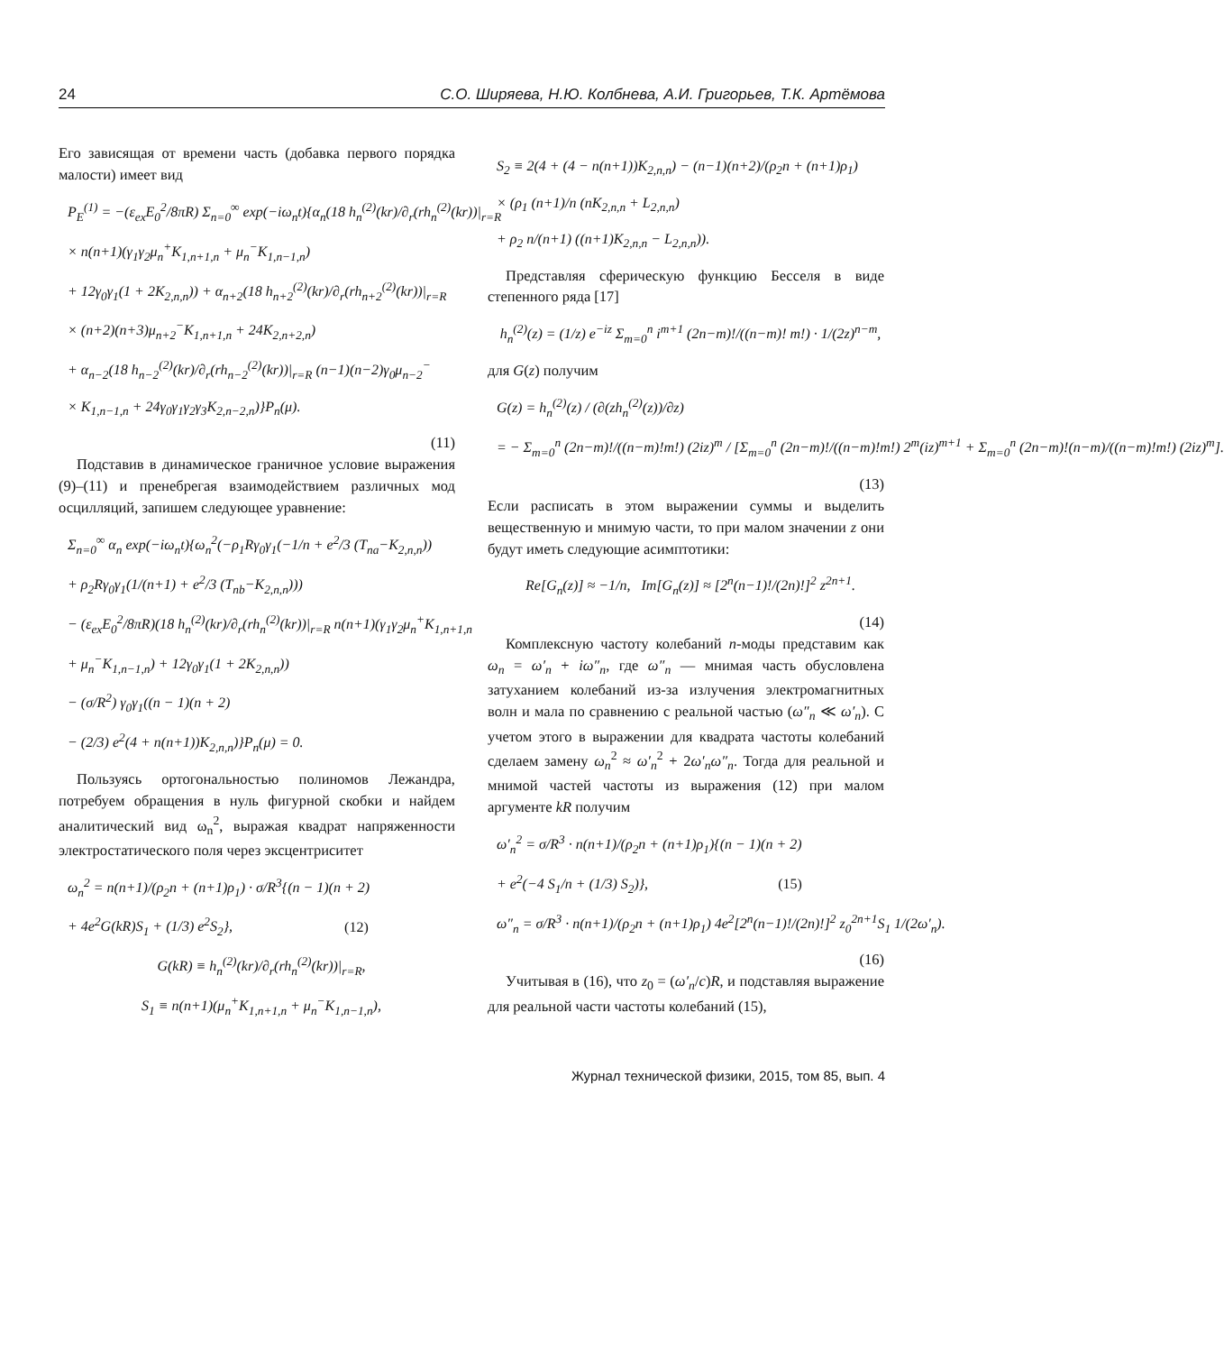24 С.О. Ширяева, Н.Ю. Колбнева, А.И. Григорьев, Т.К. Артёмова
Его зависящая от времени часть (добавка первого порядка малости) имеет вид
P<sub>E</sub><sup>(1)</sup> = −(ε<sub>ex</sub>E<sub>0</sub><sup>2</sup>/8πR) Σ<sub>n=0</sub><sup>∞</sup> exp(−iω<sub>n</sub>t){α<sub>n</sub>(18 h<sub>n</sub><sup>(2)</sup>(kr)/∂<sub>r</sub>(rh<sub>n</sub><sup>(2)</sup>(kr))|<sub>r=R</sub>
× n(n+1)(γ<sub>1</sub>γ<sub>2</sub>μ<sub>n</sub><sup>+</sup>K<sub>1,n+1,n</sub> + μ<sub>n</sub><sup>−</sup>K<sub>1,n−1,n</sub>)
+ 12γ<sub>0</sub>γ<sub>1</sub>(1 + 2K<sub>2,n,n</sub>)) + α<sub>n+2</sub>(18 h<sub>n+2</sub><sup>(2)</sup>(kr)/∂<sub>r</sub>(rh<sub>n+2</sub><sup>(2)</sup>(kr))|<sub>r=R</sub>
× (n+2)(n+3)μ<sub>n+2</sub><sup>−</sup>K<sub>1,n+1,n</sub> + 24K<sub>2,n+2,n</sub>)
+ α<sub>n−2</sub>(18 h<sub>n−2</sub><sup>(2)</sup>(kr)/∂<sub>r</sub>(rh<sub>n−2</sub><sup>(2)</sup>(kr))|<sub>r=R</sub> (n−1)(n−2)γ<sub>0</sub>μ<sub>n−2</sub><sup>−</sup>
× K<sub>1,n−1,n</sub> + 24γ<sub>0</sub>γ<sub>1</sub>γ<sub>2</sub>γ<sub>3</sub>K<sub>2,n−2,n</sub>)}P<sub>n</sub>(μ).
(11)
Подставив в динамическое граничное условие выражения (9)–(11) и пренебрегая взаимодействием различных мод осцилляций, запишем следующее уравнение:
Σ<sub>n=0</sub><sup>∞</sup> α<sub>n</sub> exp(−iω<sub>n</sub>t){ω<sub>n</sub><sup>2</sup>(−ρ<sub>1</sub>Rγ<sub>0</sub>γ<sub>1</sub>(−1/n + e<sup>2</sup>/3 (T<sub>na</sub>−K<sub>2,n,n</sub>))
+ ρ<sub>2</sub>Rγ<sub>0</sub>γ<sub>1</sub>(1/(n+1) + e<sup>2</sup>/3 (T<sub>nb</sub>−K<sub>2,n,n</sub>)))
− (ε<sub>ex</sub>E<sub>0</sub><sup>2</sup>/8πR)(18 h<sub>n</sub><sup>(2)</sup>(kr)/∂<sub>r</sub>(rh<sub>n</sub><sup>(2)</sup>(kr))|<sub>r=R</sub> n(n+1)(γ<sub>1</sub>γ<sub>2</sub>μ<sub>n</sub><sup>+</sup>K<sub>1,n+1,n</sub>
+ μ<sub>n</sub><sup>−</sup>K<sub>1,n−1,n</sub>) + 12γ<sub>0</sub>γ<sub>1</sub>(1 + 2K<sub>2,n,n</sub>))
− (σ/R<sup>2</sup>) γ<sub>0</sub>γ<sub>1</sub>((n − 1)(n + 2)
− (2/3) e<sup>2</sup>(4 + n(n+1))K<sub>2,n,n</sub>)}P<sub>n</sub>(μ) = 0.
Пользуясь ортогональностью полиномов Лежандра, потребуем обращения в нуль фигурной скобки и найдем аналитический вид ω<sub>n</sub><sup>2</sup>, выражая квадрат напряженности электростатического поля через эксцентриситет
ω<sub>n</sub><sup>2</sup> = n(n+1)/(ρ<sub>2</sub>n + (n+1)ρ<sub>1</sub>) · σ/R<sup>3</sup>{(n − 1)(n + 2)
+ 4e<sup>2</sup>G(kR)S<sub>1</sub> + (1/3) e<sup>2</sup>S<sub>2</sub>}, (12)
G(kR) ≡ h<sub>n</sub><sup>(2)</sup>(kr)/∂<sub>r</sub>(rh<sub>n</sub><sup>(2)</sup>(kr))|<sub>r=R</sub>,
S<sub>1</sub> ≡ n(n+1)(μ<sub>n</sub><sup>+</sup>K<sub>1,n+1,n</sub> + μ<sub>n</sub><sup>−</sup>K<sub>1,n−1,n</sub>),
S<sub>2</sub> ≡ 2(4 + (4 − n(n+1))K<sub>2,n,n</sub>) − (n−1)(n+2)/(ρ<sub>2</sub>n + (n+1)ρ<sub>1</sub>)
× (ρ<sub>1</sub> (n+1)/n (nK<sub>2,n,n</sub> + L<sub>2,n,n</sub>)
+ ρ<sub>2</sub> n/(n+1) ((n+1)K<sub>2,n,n</sub> − L<sub>2,n,n</sub>)).
Представляя сферическую функцию Бесселя в виде степенного ряда [17]
h<sub>n</sub><sup>(2)</sup>(z) = (1/z) e<sup>−iz</sup> Σ<sub>m=0</sub><sup>n</sup> i<sup>m+1</sup> (2n−m)!/((n−m)! m!) · 1/(2z)<sup>n−m</sup>,
для G(z) получим
G(z) = h<sub>n</sub><sup>(2)</sup>(z) / (∂(zh<sub>n</sub><sup>(2)</sup>(z))/∂z)
= − Σ<sub>m=0</sub><sup>n</sup> (2n−m)!/((n−m)!m!) (2iz)<sup>m</sup> / [Σ<sub>m=0</sub><sup>n</sup> (2n−m)!/((n−m)!m!) 2<sup>m</sup>(iz)<sup>m+1</sup> + Σ<sub>m=0</sub><sup>n</sup> (2n−m)!(n−m)/((n−m)!m!) (2iz)<sup>m</sup>].
(13)
Если расписать в этом выражении суммы и выделить вещественную и мнимую части, то при малом значении z они будут иметь следующие асимптотики:
Re[G<sub>n</sub>(z)] ≈ −1/n, Im[G<sub>n</sub>(z)] ≈ [2<sup>n</sup>(n−1)!/(2n)!]<sup>2</sup> z<sup>2n+1</sup>.
(14)
Комплексную частоту колебаний n-моды представим как ω<sub>n</sub> = ω′<sub>n</sub> + iω″<sub>n</sub>, где ω″<sub>n</sub> — мнимая часть обусловлена затуханием колебаний из-за излучения электромагнитных волн и мала по сравнению с реальной частью (ω″<sub>n</sub> ≪ ω′<sub>n</sub>). С учетом этого в выражении для квадрата частоты колебаний сделаем замену ω<sub>n</sub><sup>2</sup> ≈ ω′<sub>n</sub><sup>2</sup> + 2ω′<sub>n</sub>ω″<sub>n</sub>. Тогда для реальной и мнимой частей частоты из выражения (12) при малом аргументе kR получим
ω′<sub>n</sub><sup>2</sup> = σ/R<sup>3</sup> · n(n+1)/(ρ<sub>2</sub>n + (n+1)ρ<sub>1</sub>){(n − 1)(n + 2)
+ e<sup>2</sup>(−4 S<sub>1</sub>/n + (1/3) S<sub>2</sub>)}, (15)
ω″<sub>n</sub> = σ/R<sup>3</sup> · n(n+1)/(ρ<sub>2</sub>n + (n+1)ρ<sub>1</sub>) 4e<sup>2</sup>[2<sup>n</sup>(n−1)!/(2n)!]<sup>2</sup> z<sub>0</sub><sup>2n+1</sup>S<sub>1</sub> 1/(2ω′<sub>n</sub>).
(16)
Учитывая в (16), что z<sub>0</sub> = (ω′<sub>n</sub>/c)R, и подставляя выражение для реальной части частоты колебаний (15),
Журнал технической физики, 2015, том 85, вып. 4